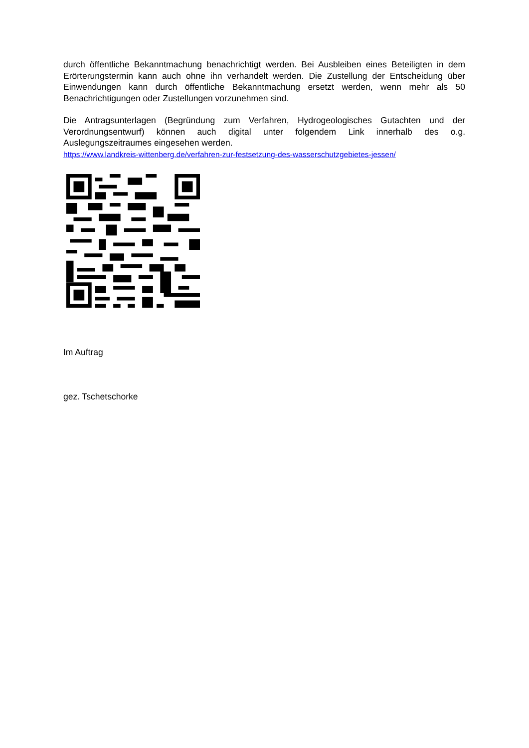durch öffentliche Bekanntmachung benachrichtigt werden. Bei Ausbleiben eines Beteiligten in dem Erörterungstermin kann auch ohne ihn verhandelt werden. Die Zustellung der Entscheidung über Einwendungen kann durch öffentliche Bekanntmachung ersetzt werden, wenn mehr als 50 Benachrichtigungen oder Zustellungen vorzunehmen sind.
Die Antragsunterlagen (Begründung zum Verfahren, Hydrogeologisches Gutachten und der Verordnungsentwurf) können auch digital unter folgendem Link innerhalb des o.g. Auslegungszeitraumes eingesehen werden.
https://www.landkreis-wittenberg.de/verfahren-zur-festsetzung-des-wasserschutzgebietes-jessen/
Im Auftrag
gez. Tschetschorke